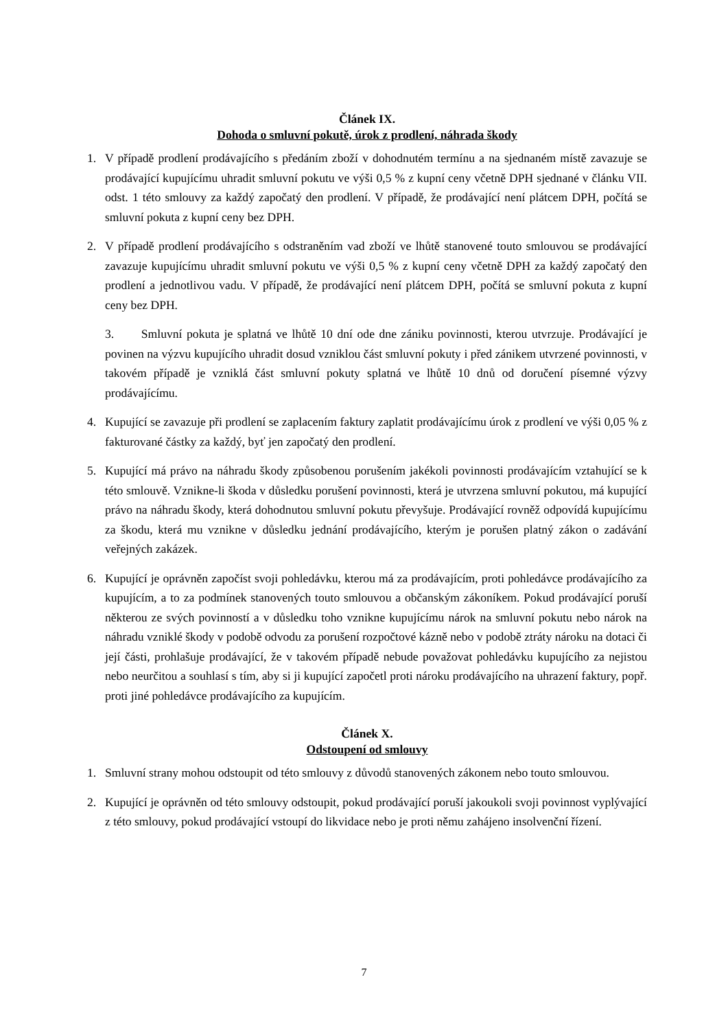Článek IX.
Dohoda o smluvní pokutě, úrok z prodlení, náhrada škody
1. V případě prodlení prodávajícího s předáním zboží v dohodnutém termínu a na sjednaném místě zavazuje se prodávající kupujícímu uhradit smluvní pokutu ve výši 0,5 % z kupní ceny včetně DPH sjednané v článku VII. odst. 1 této smlouvy za každý započatý den prodlení. V případě, že prodávající není plátcem DPH, počítá se smluvní pokuta z kupní ceny bez DPH.
2. V případě prodlení prodávajícího s odstraněním vad zboží ve lhůtě stanovené touto smlouvou se prodávající zavazuje kupujícímu uhradit smluvní pokutu ve výši 0,5 % z kupní ceny včetně DPH za každý započatý den prodlení a jednotlivou vadu. V případě, že prodávající není plátcem DPH, počítá se smluvní pokuta z kupní ceny bez DPH.
3. Smluvní pokuta je splatná ve lhůtě 10 dní ode dne zániku povinnosti, kterou utvrzuje. Prodávající je povinen na výzvu kupujícího uhradit dosud vzniklou část smluvní pokuty i před zánikem utvrzené povinnosti, v takovém případě je vzniklá část smluvní pokuty splatná ve lhůtě 10 dnů od doručení písemné výzvy prodávajícímu.
4. Kupující se zavazuje při prodlení se zaplacením faktury zaplatit prodávajícímu úrok z prodlení ve výši 0,05 % z fakturované částky za každý, byť jen započatý den prodlení.
5. Kupující má právo na náhradu škody způsobenou porušením jakékoli povinnosti prodávajícím vztahující se k této smlouvě. Vznikne-li škoda v důsledku porušení povinnosti, která je utvrzena smluvní pokutou, má kupující právo na náhradu škody, která dohodnutou smluvní pokutu převyšuje. Prodávající rovněž odpovídá kupujícímu za škodu, která mu vznikne v důsledku jednání prodávajícího, kterým je porušen platný zákon o zadávání veřejných zakázek.
6. Kupující je oprávněn započíst svoji pohledávku, kterou má za prodávajícím, proti pohledávce prodávajícího za kupujícím, a to za podmínek stanovených touto smlouvou a občanským zákoníkem. Pokud prodávající poruší některou ze svých povinností a v důsledku toho vznikne kupujícímu nárok na smluvní pokutu nebo nárok na náhradu vzniklé škody v podobě odvodu za porušení rozpočtové kázně nebo v podobě ztráty nároku na dotaci či její části, prohlašuje prodávající, že v takovém případě nebude považovat pohledávku kupujícího za nejistou nebo neurčitou a souhlasí s tím, aby si ji kupující započetl proti nároku prodávajícího na uhrazení faktury, popř. proti jiné pohledávce prodávajícího za kupujícím.
Článek X.
Odstoupení od smlouvy
1. Smluvní strany mohou odstoupit od této smlouvy z důvodů stanovených zákonem nebo touto smlouvou.
2. Kupující je oprávněn od této smlouvy odstoupit, pokud prodávající poruší jakoukoli svoji povinnost vyplývající z této smlouvy, pokud prodávající vstoupí do likvidace nebo je proti němu zahájeno insolvenční řízení.
7